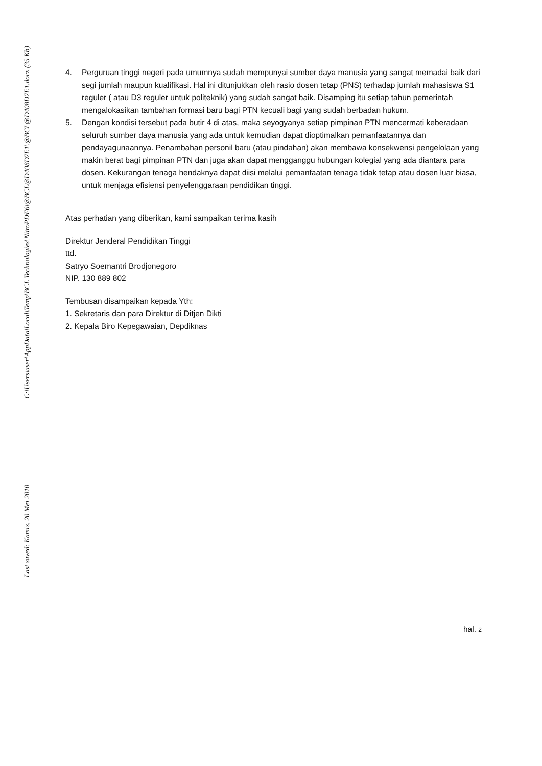C:\Users\user\AppData\Local\Temp\BCL Technologies\NitroPDF6\@BCL@D408D7E1\@BCL@D408D7E1.docx (35 Kb)
Last saved: Kamis, 20 Mei 2010
4. Perguruan tinggi negeri pada umumnya sudah mempunyai sumber daya manusia yang sangat memadai baik dari segi jumlah maupun kualifikasi. Hal ini ditunjukkan oleh rasio dosen tetap (PNS) terhadap jumlah mahasiswa S1 reguler ( atau D3 reguler untuk politeknik) yang sudah sangat baik. Disamping itu setiap tahun pemerintah mengalokasikan tambahan formasi baru bagi PTN kecuali bagi yang sudah berbadan hukum.
5. Dengan kondisi tersebut pada butir 4 di atas, maka seyogyanya setiap pimpinan PTN mencermati keberadaan seluruh sumber daya manusia yang ada untuk kemudian dapat dioptimalkan pemanfaatannya dan pendayagunaannya. Penambahan personil baru (atau pindahan) akan membawa konsekwensi pengelolaan yang makin berat bagi pimpinan PTN dan juga akan dapat mengganggu hubungan kolegial yang ada diantara para dosen. Kekurangan tenaga hendaknya dapat diisi melalui pemanfaatan tenaga tidak tetap atau dosen luar biasa, untuk menjaga efisiensi penyelenggaraan pendidikan tinggi.
Atas perhatian yang diberikan, kami sampaikan terima kasih
Direktur Jenderal Pendidikan Tinggi
ttd.
Satryo Soemantri Brodjonegoro
NIP. 130 889 802
Tembusan disampaikan kepada Yth:
1. Sekretaris dan para Direktur di Ditjen Dikti
2. Kepala Biro Kepegawaian, Depdiknas
hal. 2